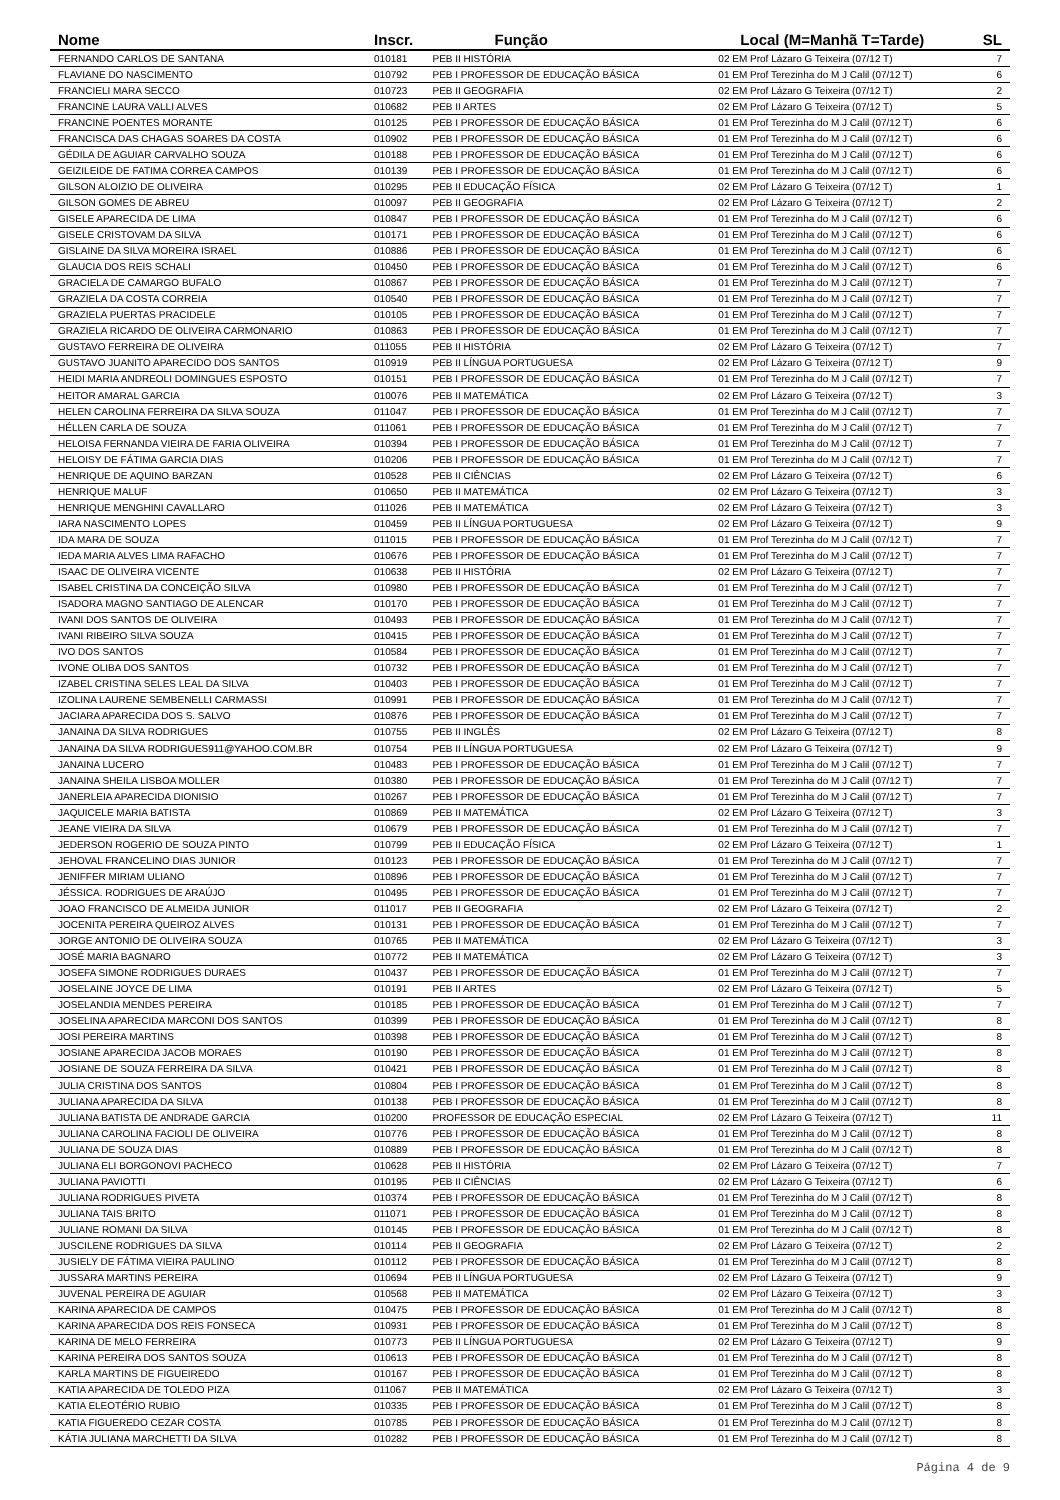| Nome | Inscr. | Função | Local (M=Manhã T=Tarde) | SL |
| --- | --- | --- | --- | --- |
| FERNANDO CARLOS DE SANTANA | 010181 | PEB II HISTÓRIA | 02 EM Prof Lázaro G Teixeira (07/12 T) | 7 |
| FLAVIANE DO NASCIMENTO | 010792 | PEB I PROFESSOR DE EDUCAÇÃO BÁSICA | 01 EM Prof Terezinha do M J Calil (07/12 T) | 6 |
| FRANCIELI MARA SECCO | 010723 | PEB II GEOGRAFIA | 02 EM Prof Lázaro G Teixeira (07/12 T) | 2 |
| FRANCINE LAURA VALLI ALVES | 010682 | PEB II ARTES | 02 EM Prof Lázaro G Teixeira (07/12 T) | 5 |
| FRANCINE POENTES MORANTE | 010125 | PEB I PROFESSOR DE EDUCAÇÃO BÁSICA | 01 EM Prof Terezinha do M J Calil (07/12 T) | 6 |
| FRANCISCA DAS CHAGAS SOARES DA COSTA | 010902 | PEB I PROFESSOR DE EDUCAÇÃO BÁSICA | 01 EM Prof Terezinha do M J Calil (07/12 T) | 6 |
| GÉDILA DE AGUIAR CARVALHO SOUZA | 010188 | PEB I PROFESSOR DE EDUCAÇÃO BÁSICA | 01 EM Prof Terezinha do M J Calil (07/12 T) | 6 |
| GEIZILEIDE DE FATIMA CORREA CAMPOS | 010139 | PEB I PROFESSOR DE EDUCAÇÃO BÁSICA | 01 EM Prof Terezinha do M J Calil (07/12 T) | 6 |
| GILSON ALOIZIO DE OLIVEIRA | 010295 | PEB II EDUCAÇÃO FÍSICA | 02 EM Prof Lázaro G Teixeira (07/12 T) | 1 |
| GILSON GOMES DE ABREU | 010097 | PEB II GEOGRAFIA | 02 EM Prof Lázaro G Teixeira (07/12 T) | 2 |
| GISELE APARECIDA DE LIMA | 010847 | PEB I PROFESSOR DE EDUCAÇÃO BÁSICA | 01 EM Prof Terezinha do M J Calil (07/12 T) | 6 |
| GISELE CRISTOVAM DA SILVA | 010171 | PEB I PROFESSOR DE EDUCAÇÃO BÁSICA | 01 EM Prof Terezinha do M J Calil (07/12 T) | 6 |
| GISLAINE DA SILVA MOREIRA ISRAEL | 010886 | PEB I PROFESSOR DE EDUCAÇÃO BÁSICA | 01 EM Prof Terezinha do M J Calil (07/12 T) | 6 |
| GLAUCIA DOS REIS SCHALI | 010450 | PEB I PROFESSOR DE EDUCAÇÃO BÁSICA | 01 EM Prof Terezinha do M J Calil (07/12 T) | 6 |
| GRACIELA DE CAMARGO BUFALO | 010867 | PEB I PROFESSOR DE EDUCAÇÃO BÁSICA | 01 EM Prof Terezinha do M J Calil (07/12 T) | 7 |
| GRAZIELA DA COSTA CORREIA | 010540 | PEB I PROFESSOR DE EDUCAÇÃO BÁSICA | 01 EM Prof Terezinha do M J Calil (07/12 T) | 7 |
| GRAZIELA PUERTAS PRACIDELE | 010105 | PEB I PROFESSOR DE EDUCAÇÃO BÁSICA | 01 EM Prof Terezinha do M J Calil (07/12 T) | 7 |
| GRAZIELA RICARDO DE OLIVEIRA CARMONARIO | 010863 | PEB I PROFESSOR DE EDUCAÇÃO BÁSICA | 01 EM Prof Terezinha do M J Calil (07/12 T) | 7 |
| GUSTAVO FERREIRA DE OLIVEIRA | 011055 | PEB II HISTÓRIA | 02 EM Prof Lázaro G Teixeira (07/12 T) | 7 |
| GUSTAVO JUANITO APARECIDO DOS SANTOS | 010919 | PEB II LÍNGUA PORTUGUESA | 02 EM Prof Lázaro G Teixeira (07/12 T) | 9 |
| HEIDI MARIA ANDREOLI DOMINGUES ESPOSTO | 010151 | PEB I PROFESSOR DE EDUCAÇÃO BÁSICA | 01 EM Prof Terezinha do M J Calil (07/12 T) | 7 |
| HEITOR AMARAL GARCIA | 010076 | PEB II MATEMÁTICA | 02 EM Prof Lázaro G Teixeira (07/12 T) | 3 |
| HELEN CAROLINA FERREIRA DA SILVA SOUZA | 011047 | PEB I PROFESSOR DE EDUCAÇÃO BÁSICA | 01 EM Prof Terezinha do M J Calil (07/12 T) | 7 |
| HÉLLEN CARLA DE SOUZA | 011061 | PEB I PROFESSOR DE EDUCAÇÃO BÁSICA | 01 EM Prof Terezinha do M J Calil (07/12 T) | 7 |
| HELOISA FERNANDA VIEIRA DE FARIA OLIVEIRA | 010394 | PEB I PROFESSOR DE EDUCAÇÃO BÁSICA | 01 EM Prof Terezinha do M J Calil (07/12 T) | 7 |
| HELOISY DE FÁTIMA GARCIA DIAS | 010206 | PEB I PROFESSOR DE EDUCAÇÃO BÁSICA | 01 EM Prof Terezinha do M J Calil (07/12 T) | 7 |
| HENRIQUE DE AQUINO BARZAN | 010528 | PEB II CIÊNCIAS | 02 EM Prof Lázaro G Teixeira (07/12 T) | 6 |
| HENRIQUE MALUF | 010650 | PEB II MATEMÁTICA | 02 EM Prof Lázaro G Teixeira (07/12 T) | 3 |
| HENRIQUE MENGHINI CAVALLARO | 011026 | PEB II MATEMÁTICA | 02 EM Prof Lázaro G Teixeira (07/12 T) | 3 |
| IARA NASCIMENTO LOPES | 010459 | PEB II LÍNGUA PORTUGUESA | 02 EM Prof Lázaro G Teixeira (07/12 T) | 9 |
| IDA MARA DE SOUZA | 011015 | PEB I PROFESSOR DE EDUCAÇÃO BÁSICA | 01 EM Prof Terezinha do M J Calil (07/12 T) | 7 |
| IEDA MARIA ALVES LIMA RAFACHO | 010676 | PEB I PROFESSOR DE EDUCAÇÃO BÁSICA | 01 EM Prof Terezinha do M J Calil (07/12 T) | 7 |
| ISAAC DE OLIVEIRA VICENTE | 010638 | PEB II HISTÓRIA | 02 EM Prof Lázaro G Teixeira (07/12 T) | 7 |
| ISABEL CRISTINA DA CONCEIÇÃO SILVA | 010980 | PEB I PROFESSOR DE EDUCAÇÃO BÁSICA | 01 EM Prof Terezinha do M J Calil (07/12 T) | 7 |
| ISADORA MAGNO SANTIAGO DE ALENCAR | 010170 | PEB I PROFESSOR DE EDUCAÇÃO BÁSICA | 01 EM Prof Terezinha do M J Calil (07/12 T) | 7 |
| IVANI DOS SANTOS DE OLIVEIRA | 010493 | PEB I PROFESSOR DE EDUCAÇÃO BÁSICA | 01 EM Prof Terezinha do M J Calil (07/12 T) | 7 |
| IVANI RIBEIRO SILVA SOUZA | 010415 | PEB I PROFESSOR DE EDUCAÇÃO BÁSICA | 01 EM Prof Terezinha do M J Calil (07/12 T) | 7 |
| IVO DOS SANTOS | 010584 | PEB I PROFESSOR DE EDUCAÇÃO BÁSICA | 01 EM Prof Terezinha do M J Calil (07/12 T) | 7 |
| IVONE OLIBA DOS SANTOS | 010732 | PEB I PROFESSOR DE EDUCAÇÃO BÁSICA | 01 EM Prof Terezinha do M J Calil (07/12 T) | 7 |
| IZABEL CRISTINA SELES LEAL DA SILVA | 010403 | PEB I PROFESSOR DE EDUCAÇÃO BÁSICA | 01 EM Prof Terezinha do M J Calil (07/12 T) | 7 |
| IZOLINA LAURENE SEMBENELLI CARMASSI | 010991 | PEB I PROFESSOR DE EDUCAÇÃO BÁSICA | 01 EM Prof Terezinha do M J Calil (07/12 T) | 7 |
| JACIARA APARECIDA DOS S. SALVO | 010876 | PEB I PROFESSOR DE EDUCAÇÃO BÁSICA | 01 EM Prof Terezinha do M J Calil (07/12 T) | 7 |
| JANAINA DA SILVA RODRIGUES | 010755 | PEB II INGLÊS | 02 EM Prof Lázaro G Teixeira (07/12 T) | 8 |
| JANAINA DA SILVA RODRIGUES911@YAHOO.COM.BR | 010754 | PEB II LÍNGUA PORTUGUESA | 02 EM Prof Lázaro G Teixeira (07/12 T) | 9 |
| JANAINA LUCERO | 010483 | PEB I PROFESSOR DE EDUCAÇÃO BÁSICA | 01 EM Prof Terezinha do M J Calil (07/12 T) | 7 |
| JANAINA SHEILA LISBOA MOLLER | 010380 | PEB I PROFESSOR DE EDUCAÇÃO BÁSICA | 01 EM Prof Terezinha do M J Calil (07/12 T) | 7 |
| JANERLEIA APARECIDA DIONISIO | 010267 | PEB I PROFESSOR DE EDUCAÇÃO BÁSICA | 01 EM Prof Terezinha do M J Calil (07/12 T) | 7 |
| JAQUICELE MARIA BATISTA | 010869 | PEB II MATEMÁTICA | 02 EM Prof Lázaro G Teixeira (07/12 T) | 3 |
| JEANE VIEIRA DA SILVA | 010679 | PEB I PROFESSOR DE EDUCAÇÃO BÁSICA | 01 EM Prof Terezinha do M J Calil (07/12 T) | 7 |
| JEDERSON ROGERIO DE SOUZA PINTO | 010799 | PEB II EDUCAÇÃO FÍSICA | 02 EM Prof Lázaro G Teixeira (07/12 T) | 1 |
| JEHOVAL FRANCELINO DIAS JUNIOR | 010123 | PEB I PROFESSOR DE EDUCAÇÃO BÁSICA | 01 EM Prof Terezinha do M J Calil (07/12 T) | 7 |
| JENIFFER MIRIAM ULIANO | 010896 | PEB I PROFESSOR DE EDUCAÇÃO BÁSICA | 01 EM Prof Terezinha do M J Calil (07/12 T) | 7 |
| JÉSSICA. RODRIGUES DE ARAÚJO | 010495 | PEB I PROFESSOR DE EDUCAÇÃO BÁSICA | 01 EM Prof Terezinha do M J Calil (07/12 T) | 7 |
| JOAO FRANCISCO DE ALMEIDA JUNIOR | 011017 | PEB II GEOGRAFIA | 02 EM Prof Lázaro G Teixeira (07/12 T) | 2 |
| JOCENITA PEREIRA QUEIROZ ALVES | 010131 | PEB I PROFESSOR DE EDUCAÇÃO BÁSICA | 01 EM Prof Terezinha do M J Calil (07/12 T) | 7 |
| JORGE ANTONIO DE OLIVEIRA SOUZA | 010765 | PEB II MATEMÁTICA | 02 EM Prof Lázaro G Teixeira (07/12 T) | 3 |
| JOSÉ MARIA BAGNARO | 010772 | PEB II MATEMÁTICA | 02 EM Prof Lázaro G Teixeira (07/12 T) | 3 |
| JOSEFA SIMONE RODRIGUES DURAES | 010437 | PEB I PROFESSOR DE EDUCAÇÃO BÁSICA | 01 EM Prof Terezinha do M J Calil (07/12 T) | 7 |
| JOSELAINE JOYCE DE LIMA | 010191 | PEB II ARTES | 02 EM Prof Lázaro G Teixeira (07/12 T) | 5 |
| JOSELANDIA MENDES PEREIRA | 010185 | PEB I PROFESSOR DE EDUCAÇÃO BÁSICA | 01 EM Prof Terezinha do M J Calil (07/12 T) | 7 |
| JOSELINA APARECIDA MARCONI DOS SANTOS | 010399 | PEB I PROFESSOR DE EDUCAÇÃO BÁSICA | 01 EM Prof Terezinha do M J Calil (07/12 T) | 8 |
| JOSI PEREIRA MARTINS | 010398 | PEB I PROFESSOR DE EDUCAÇÃO BÁSICA | 01 EM Prof Terezinha do M J Calil (07/12 T) | 8 |
| JOSIANE APARECIDA JACOB MORAES | 010190 | PEB I PROFESSOR DE EDUCAÇÃO BÁSICA | 01 EM Prof Terezinha do M J Calil (07/12 T) | 8 |
| JOSIANE DE SOUZA FERREIRA DA SILVA | 010421 | PEB I PROFESSOR DE EDUCAÇÃO BÁSICA | 01 EM Prof Terezinha do M J Calil (07/12 T) | 8 |
| JULIA CRISTINA DOS SANTOS | 010804 | PEB I PROFESSOR DE EDUCAÇÃO BÁSICA | 01 EM Prof Terezinha do M J Calil (07/12 T) | 8 |
| JULIANA APARECIDA DA SILVA | 010138 | PEB I PROFESSOR DE EDUCAÇÃO BÁSICA | 01 EM Prof Terezinha do M J Calil (07/12 T) | 8 |
| JULIANA BATISTA DE ANDRADE GARCIA | 010200 | PROFESSOR DE EDUCAÇÃO ESPECIAL | 02 EM Prof Lázaro G Teixeira (07/12 T) | 11 |
| JULIANA CAROLINA FACIOLI DE OLIVEIRA | 010776 | PEB I PROFESSOR DE EDUCAÇÃO BÁSICA | 01 EM Prof Terezinha do M J Calil (07/12 T) | 8 |
| JULIANA DE SOUZA DIAS | 010889 | PEB I PROFESSOR DE EDUCAÇÃO BÁSICA | 01 EM Prof Terezinha do M J Calil (07/12 T) | 8 |
| JULIANA ELI BORGONOVI PACHECO | 010628 | PEB II HISTÓRIA | 02 EM Prof Lázaro G Teixeira (07/12 T) | 7 |
| JULIANA PAVIOTTI | 010195 | PEB II CIÊNCIAS | 02 EM Prof Lázaro G Teixeira (07/12 T) | 6 |
| JULIANA RODRIGUES PIVETA | 010374 | PEB I PROFESSOR DE EDUCAÇÃO BÁSICA | 01 EM Prof Terezinha do M J Calil (07/12 T) | 8 |
| JULIANA TAIS BRITO | 011071 | PEB I PROFESSOR DE EDUCAÇÃO BÁSICA | 01 EM Prof Terezinha do M J Calil (07/12 T) | 8 |
| JULIANE ROMANI DA SILVA | 010145 | PEB I PROFESSOR DE EDUCAÇÃO BÁSICA | 01 EM Prof Terezinha do M J Calil (07/12 T) | 8 |
| JUSCILENE RODRIGUES DA SILVA | 010114 | PEB II GEOGRAFIA | 02 EM Prof Lázaro G Teixeira (07/12 T) | 2 |
| JUSIELY DE FÁTIMA VIEIRA PAULINO | 010112 | PEB I PROFESSOR DE EDUCAÇÃO BÁSICA | 01 EM Prof Terezinha do M J Calil (07/12 T) | 8 |
| JUSSARA MARTINS PEREIRA | 010694 | PEB II LÍNGUA PORTUGUESA | 02 EM Prof Lázaro G Teixeira (07/12 T) | 9 |
| JUVENAL PEREIRA DE AGUIAR | 010568 | PEB II MATEMÁTICA | 02 EM Prof Lázaro G Teixeira (07/12 T) | 3 |
| KARINA APARECIDA DE CAMPOS | 010475 | PEB I PROFESSOR DE EDUCAÇÃO BÁSICA | 01 EM Prof Terezinha do M J Calil (07/12 T) | 8 |
| KARINA APARECIDA DOS REIS FONSECA | 010931 | PEB I PROFESSOR DE EDUCAÇÃO BÁSICA | 01 EM Prof Terezinha do M J Calil (07/12 T) | 8 |
| KARINA DE MELO FERREIRA | 010773 | PEB II LÍNGUA PORTUGUESA | 02 EM Prof Lázaro G Teixeira (07/12 T) | 9 |
| KARINA PEREIRA DOS SANTOS SOUZA | 010613 | PEB I PROFESSOR DE EDUCAÇÃO BÁSICA | 01 EM Prof Terezinha do M J Calil (07/12 T) | 8 |
| KARLA MARTINS DE FIGUEIREDO | 010167 | PEB I PROFESSOR DE EDUCAÇÃO BÁSICA | 01 EM Prof Terezinha do M J Calil (07/12 T) | 8 |
| KATIA APARECIDA DE TOLEDO PIZA | 011067 | PEB II MATEMÁTICA | 02 EM Prof Lázaro G Teixeira (07/12 T) | 3 |
| KATIA ELEOTÉRIO RUBIO | 010335 | PEB I PROFESSOR DE EDUCAÇÃO BÁSICA | 01 EM Prof Terezinha do M J Calil (07/12 T) | 8 |
| KATIA FIGUEREDO CEZAR COSTA | 010785 | PEB I PROFESSOR DE EDUCAÇÃO BÁSICA | 01 EM Prof Terezinha do M J Calil (07/12 T) | 8 |
| KÁTIA JULIANA MARCHETTI DA SILVA | 010282 | PEB I PROFESSOR DE EDUCAÇÃO BÁSICA | 01 EM Prof Terezinha do M J Calil (07/12 T) | 8 |
Página 4 de 9